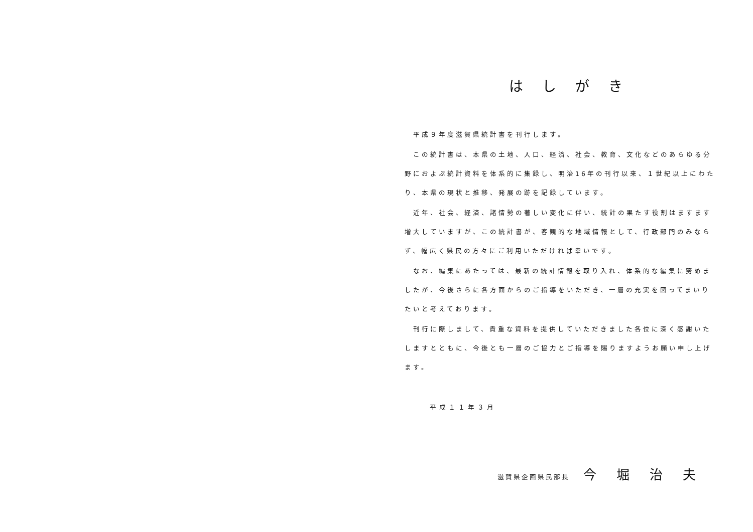はしがき
　平成９年度滋賀県統計書を刊行します。
　この統計書は、本県の土地、人口、経済、社会、教育、文化などのあらゆる分野におよぶ統計資料を体系的に集録し、明治16年の刊行以来、１世紀以上にわたり、本県の現状と推移、発展の跡を記録しています。
　近年、社会、経済、諸情勢の著しい変化に伴い、統計の果たす役割はますます増大していますが、この統計書が、客観的な地域情報として、行政部門のみならず、幅広く県民の方々にご利用いただければ幸いです。
　なお、編集にあたっては、最新の統計情報を取り入れ、体系的な編集に努めましたが、今後さらに各方面からのご指導をいただき、一層の充実を図ってまいりたいと考えております。
　刊行に際しまして、貴重な資料を提供していただきました各位に深く感謝いたしますとともに、今後とも一層のご協力とご指導を賜りますようお願い申し上げます。
平成１１年３月
滋賀県企画県民部長 今堀治夫